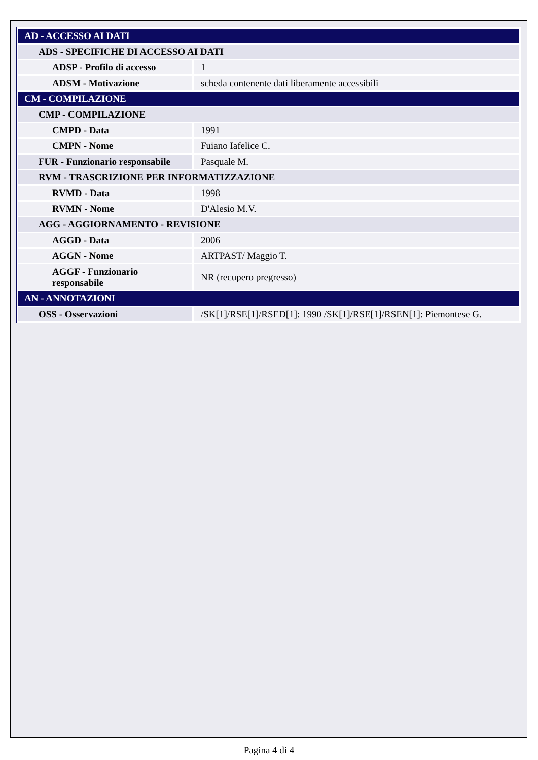| AD - ACCESSO AI DATI | |
| ADS - SPECIFICHE DI ACCESSO AI DATI | |
| ADSP - Profilo di accesso | 1 |
| ADSM - Motivazione | scheda contenente dati liberamente accessibili |
| CM - COMPILAZIONE | |
| CMP - COMPILAZIONE | |
| CMPD - Data | 1991 |
| CMPN - Nome | Fuiano Iafelice C. |
| FUR - Funzionario responsabile | Pasquale M. |
| RVM - TRASCRIZIONE PER INFORMATIZZAZIONE | |
| RVMD - Data | 1998 |
| RVMN - Nome | D'Alesio M.V. |
| AGG - AGGIORNAMENTO - REVISIONE | |
| AGGD - Data | 2006 |
| AGGN - Nome | ARTPAST/ Maggio T. |
| AGGF - Funzionario responsabile | NR (recupero pregresso) |
| AN - ANNOTAZIONI | |
| OSS - Osservazioni | /SK[1]/RSE[1]/RSED[1]: 1990 /SK[1]/RSE[1]/RSEN[1]: Piemontese G. |
Pagina 4 di 4